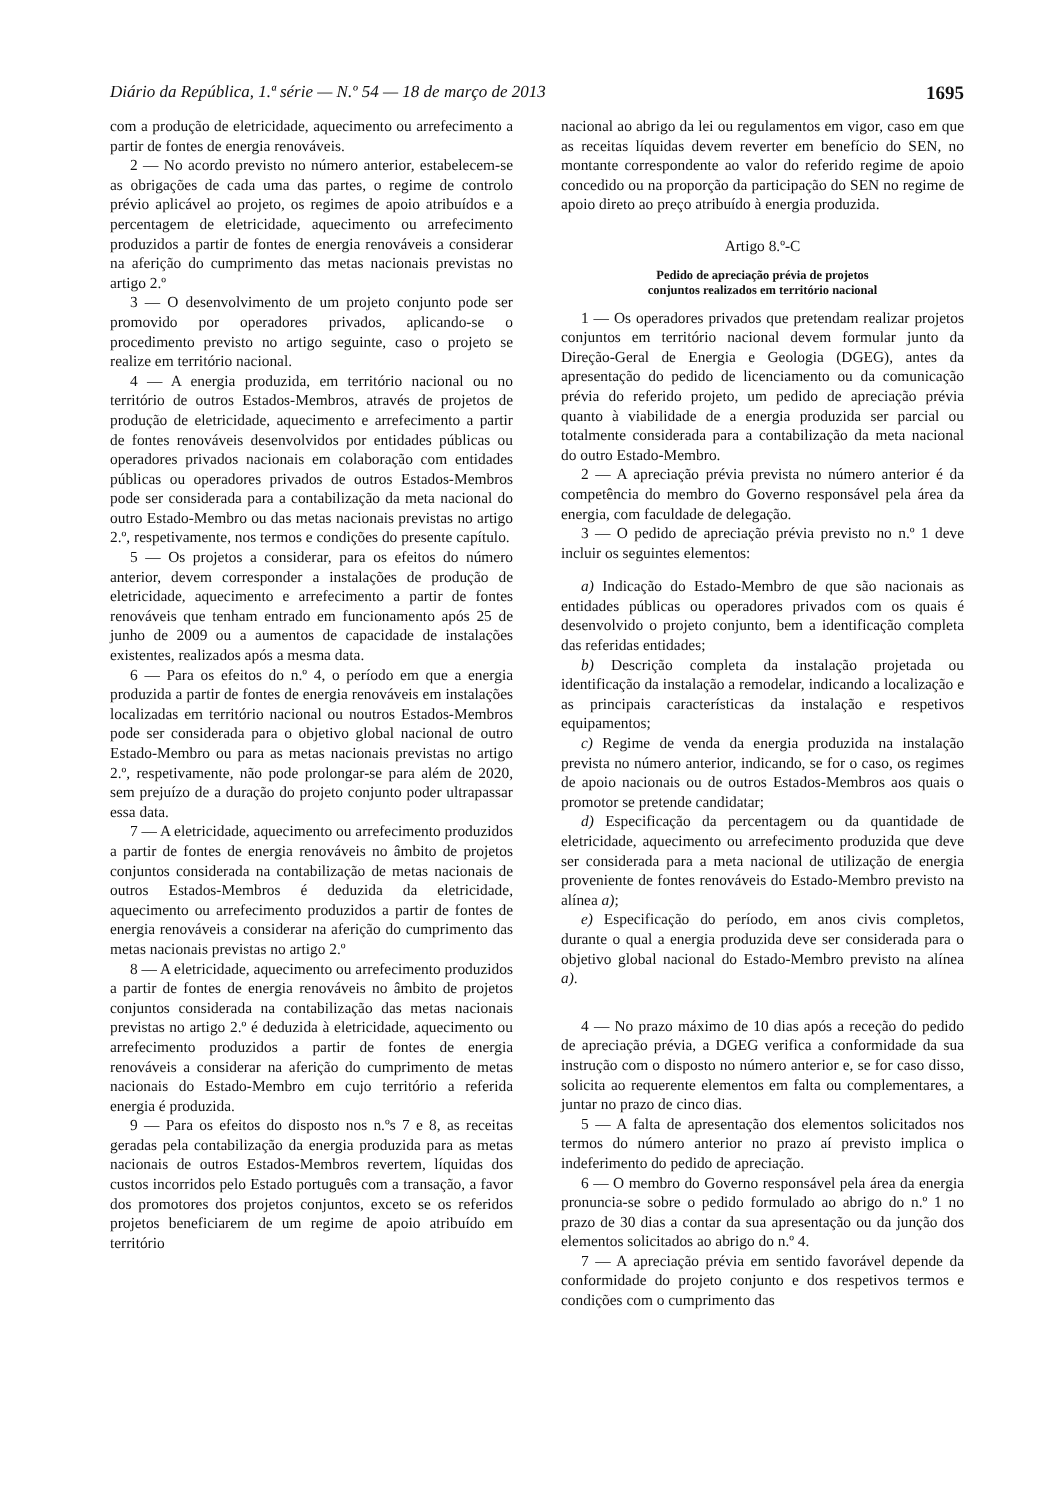Diário da República, 1.ª série — N.º 54 — 18 de março de 2013 1695
com a produção de eletricidade, aquecimento ou arrefecimento a partir de fontes de energia renováveis.
2 — No acordo previsto no número anterior, estabelecem-se as obrigações de cada uma das partes, o regime de controlo prévio aplicável ao projeto, os regimes de apoio atribuídos e a percentagem de eletricidade, aquecimento ou arrefecimento produzidos a partir de fontes de energia renováveis a considerar na aferição do cumprimento das metas nacionais previstas no artigo 2.º
3 — O desenvolvimento de um projeto conjunto pode ser promovido por operadores privados, aplicando-se o procedimento previsto no artigo seguinte, caso o projeto se realize em território nacional.
4 — A energia produzida, em território nacional ou no território de outros Estados-Membros, através de projetos de produção de eletricidade, aquecimento e arrefecimento a partir de fontes renováveis desenvolvidos por entidades públicas ou operadores privados nacionais em colaboração com entidades públicas ou operadores privados de outros Estados-Membros pode ser considerada para a contabilização da meta nacional do outro Estado-Membro ou das metas nacionais previstas no artigo 2.º, respetivamente, nos termos e condições do presente capítulo.
5 — Os projetos a considerar, para os efeitos do número anterior, devem corresponder a instalações de produção de eletricidade, aquecimento e arrefecimento a partir de fontes renováveis que tenham entrado em funcionamento após 25 de junho de 2009 ou a aumentos de capacidade de instalações existentes, realizados após a mesma data.
6 — Para os efeitos do n.º 4, o período em que a energia produzida a partir de fontes de energia renováveis em instalações localizadas em território nacional ou noutros Estados-Membros pode ser considerada para o objetivo global nacional de outro Estado-Membro ou para as metas nacionais previstas no artigo 2.º, respetivamente, não pode prolongar-se para além de 2020, sem prejuízo de a duração do projeto conjunto poder ultrapassar essa data.
7 — A eletricidade, aquecimento ou arrefecimento produzidos a partir de fontes de energia renováveis no âmbito de projetos conjuntos considerada na contabilização de metas nacionais de outros Estados-Membros é deduzida da eletricidade, aquecimento ou arrefecimento produzidos a partir de fontes de energia renováveis a considerar na aferição do cumprimento das metas nacionais previstas no artigo 2.º
8 — A eletricidade, aquecimento ou arrefecimento produzidos a partir de fontes de energia renováveis no âmbito de projetos conjuntos considerada na contabilização das metas nacionais previstas no artigo 2.º é deduzida à eletricidade, aquecimento ou arrefecimento produzidos a partir de fontes de energia renováveis a considerar na aferição do cumprimento de metas nacionais do Estado-Membro em cujo território a referida energia é produzida.
9 — Para os efeitos do disposto nos n.ºs 7 e 8, as receitas geradas pela contabilização da energia produzida para as metas nacionais de outros Estados-Membros revertem, líquidas dos custos incorridos pelo Estado português com a transação, a favor dos promotores dos projetos conjuntos, exceto se os referidos projetos beneficiarem de um regime de apoio atribuído em território
nacional ao abrigo da lei ou regulamentos em vigor, caso em que as receitas líquidas devem reverter em benefício do SEN, no montante correspondente ao valor do referido regime de apoio concedido ou na proporção da participação do SEN no regime de apoio direto ao preço atribuído à energia produzida.
Artigo 8.º-C
Pedido de apreciação prévia de projetos
conjuntos realizados em território nacional
1 — Os operadores privados que pretendam realizar projetos conjuntos em território nacional devem formular junto da Direção-Geral de Energia e Geologia (DGEG), antes da apresentação do pedido de licenciamento ou da comunicação prévia do referido projeto, um pedido de apreciação prévia quanto à viabilidade de a energia produzida ser parcial ou totalmente considerada para a contabilização da meta nacional do outro Estado-Membro.
2 — A apreciação prévia prevista no número anterior é da competência do membro do Governo responsável pela área da energia, com faculdade de delegação.
3 — O pedido de apreciação prévia previsto no n.º 1 deve incluir os seguintes elementos:
a) Indicação do Estado-Membro de que são nacionais as entidades públicas ou operadores privados com os quais é desenvolvido o projeto conjunto, bem a identificação completa das referidas entidades;
b) Descrição completa da instalação projetada ou identificação da instalação a remodelar, indicando a localização e as principais características da instalação e respetivos equipamentos;
c) Regime de venda da energia produzida na instalação prevista no número anterior, indicando, se for o caso, os regimes de apoio nacionais ou de outros Estados-Membros aos quais o promotor se pretende candidatar;
d) Especificação da percentagem ou da quantidade de eletricidade, aquecimento ou arrefecimento produzida que deve ser considerada para a meta nacional de utilização de energia proveniente de fontes renováveis do Estado-Membro previsto na alínea a);
e) Especificação do período, em anos civis completos, durante o qual a energia produzida deve ser considerada para o objetivo global nacional do Estado-Membro previsto na alínea a).
4 — No prazo máximo de 10 dias após a receção do pedido de apreciação prévia, a DGEG verifica a conformidade da sua instrução com o disposto no número anterior e, se for caso disso, solicita ao requerente elementos em falta ou complementares, a juntar no prazo de cinco dias.
5 — A falta de apresentação dos elementos solicitados nos termos do número anterior no prazo aí previsto implica o indeferimento do pedido de apreciação.
6 — O membro do Governo responsável pela área da energia pronuncia-se sobre o pedido formulado ao abrigo do n.º 1 no prazo de 30 dias a contar da sua apresentação ou da junção dos elementos solicitados ao abrigo do n.º 4.
7 — A apreciação prévia em sentido favorável depende da conformidade do projeto conjunto e dos respetivos termos e condições com o cumprimento das